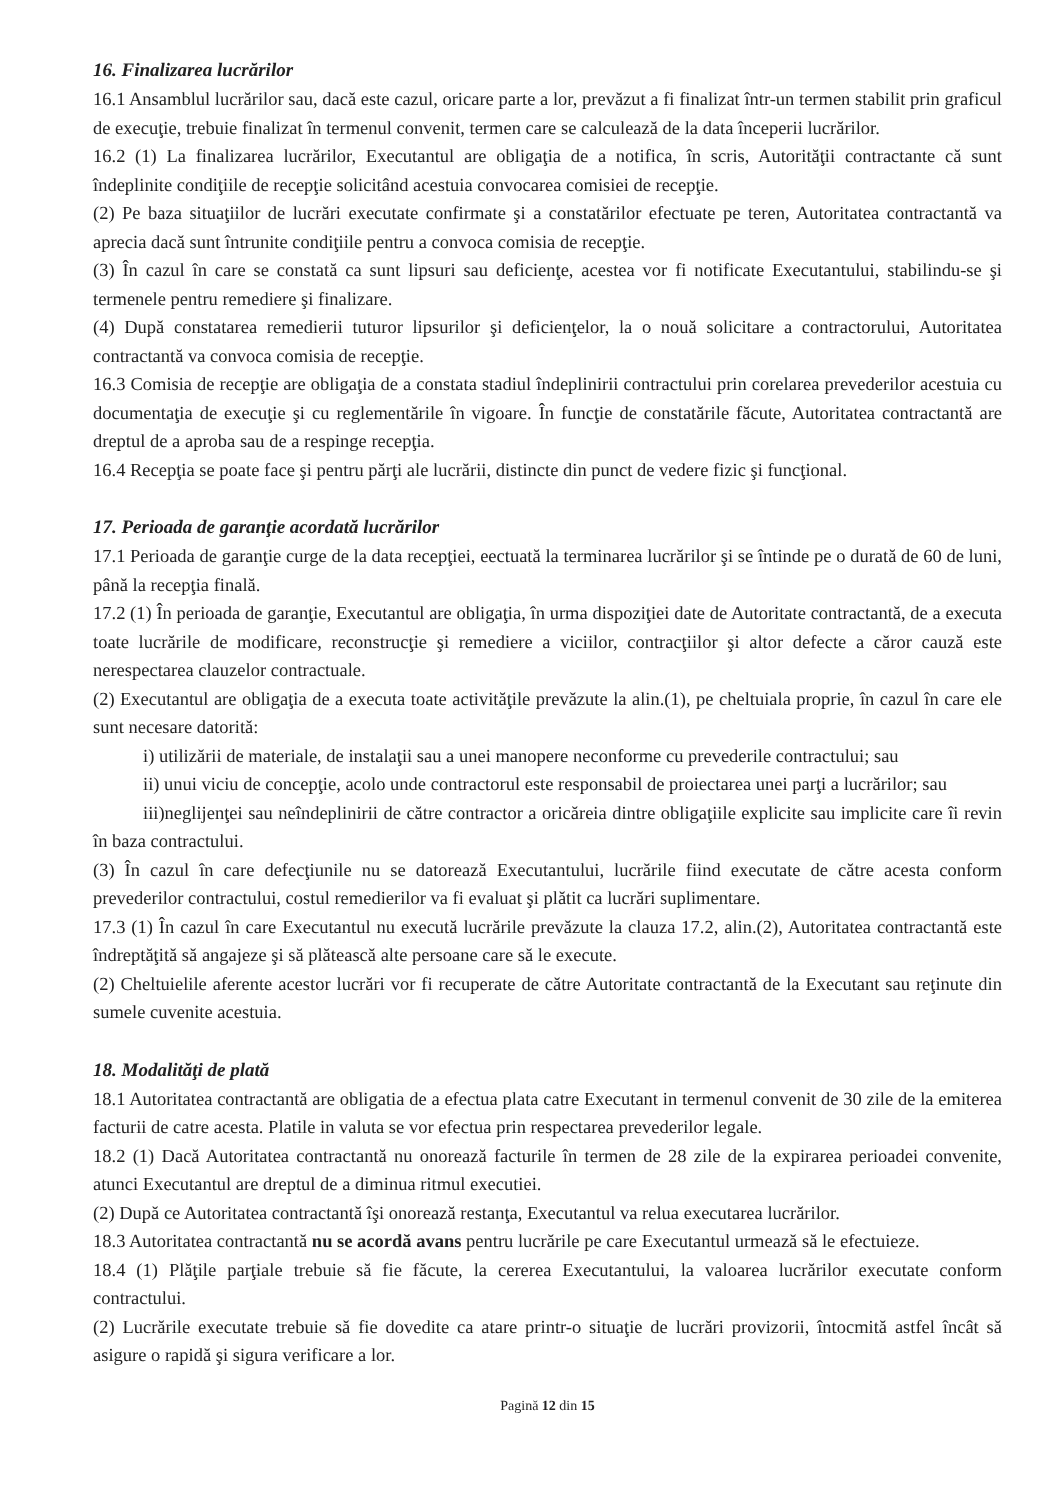16. Finalizarea lucrărilor
16.1 Ansamblul lucrărilor sau, dacă este cazul, oricare parte a lor, prevăzut a fi finalizat într-un termen stabilit prin graficul de execuţie, trebuie finalizat în termenul convenit, termen care se calculează de la data începerii lucrărilor.
16.2 (1) La finalizarea lucrărilor, Executantul are obligaţia de a notifica, în scris, Autorităţii contractante că sunt îndeplinite condiţiile de recepţie solicitând acestuia convocarea comisiei de recepţie.
(2) Pe baza situaţiilor de lucrări executate confirmate şi a constatărilor efectuate pe teren, Autoritatea contractantă va aprecia dacă sunt întrunite condiţiile pentru a convoca comisia de recepţie.
(3) În cazul în care se constată ca sunt lipsuri sau deficienţe, acestea vor fi notificate Executantului, stabilindu-se şi termenele pentru remediere şi finalizare.
(4) După constatarea remedierii tuturor lipsurilor şi deficienţelor, la o nouă solicitare a contractorului, Autoritatea contractantă va convoca comisia de recepţie.
16.3 Comisia de recepţie are obligaţia de a constata stadiul îndeplinirii contractului prin corelarea prevederilor acestuia cu documentaţia de execuţie şi cu reglementările în vigoare. În funcţie de constatările făcute, Autoritatea contractantă are dreptul de a aproba sau de a respinge recepţia.
16.4 Recepţia se poate face şi pentru părţi ale lucrării, distincte din punct de vedere fizic şi funcţional.
17. Perioada de garanţie acordată lucrărilor
17.1 Perioada de garanţie curge de la data recepţiei, eectuată la terminarea lucrărilor şi se întinde pe o durată de 60 de luni, până la recepţia finală.
17.2 (1) În perioada de garanţie, Executantul are obligaţia, în urma dispoziţiei date de Autoritate contractantă, de a executa toate lucrările de modificare, reconstrucţie şi remediere a viciilor, contracţiilor şi altor defecte a căror cauză este nerespectarea clauzelor contractuale.
(2) Executantul are obligaţia de a executa toate activităţile prevăzute la alin.(1), pe cheltuiala proprie, în cazul în care ele sunt necesare datorită:
i) utilizării de materiale, de instalaţii sau a unei manopere neconforme cu prevederile contractului; sau
ii) unui viciu de concepţie, acolo unde contractorul este responsabil de proiectarea unei parţi a lucrărilor; sau
iii)neglijenţei sau neîndeplinirii de către contractor a oricăreia dintre obligaţiile explicite sau implicite care îi revin în baza contractului.
(3) În cazul în care defecţiunile nu se datorează Executantului, lucrările fiind executate de către acesta conform prevederilor contractului, costul remedierilor va fi evaluat şi plătit ca lucrări suplimentare.
17.3 (1) În cazul în care Executantul nu execută lucrările prevăzute la clauza 17.2, alin.(2), Autoritatea contractantă este îndreptăţită să angajeze şi să plătească alte persoane care să le execute.
(2) Cheltuielile aferente acestor lucrări vor fi recuperate de către Autoritate contractantă de la Executant sau reţinute din sumele cuvenite acestuia.
18. Modalităţi de plată
18.1 Autoritatea contractantă are obligatia de a efectua plata catre Executant in termenul convenit de 30 zile de la emiterea facturii de catre acesta. Platile in valuta se vor efectua prin respectarea prevederilor legale.
18.2 (1) Dacă Autoritatea contractantă nu onorează facturile în termen de 28 zile de la expirarea perioadei convenite, atunci Executantul are dreptul de a diminua ritmul executiei.
(2) După ce Autoritatea contractantă îşi onorează restanţa, Executantul va relua executarea lucrărilor.
18.3 Autoritatea contractantă nu se acordă avans pentru lucrările pe care Executantul urmează să le efectuieze.
18.4 (1) Plăţile parţiale trebuie să fie făcute, la cererea Executantului, la valoarea lucrărilor executate conform contractului.
(2) Lucrările executate trebuie să fie dovedite ca atare printr-o situaţie de lucrări provizorii, întocmită astfel încât să asigure o rapidă şi sigura verificare a lor.
Pagină 12 din 15